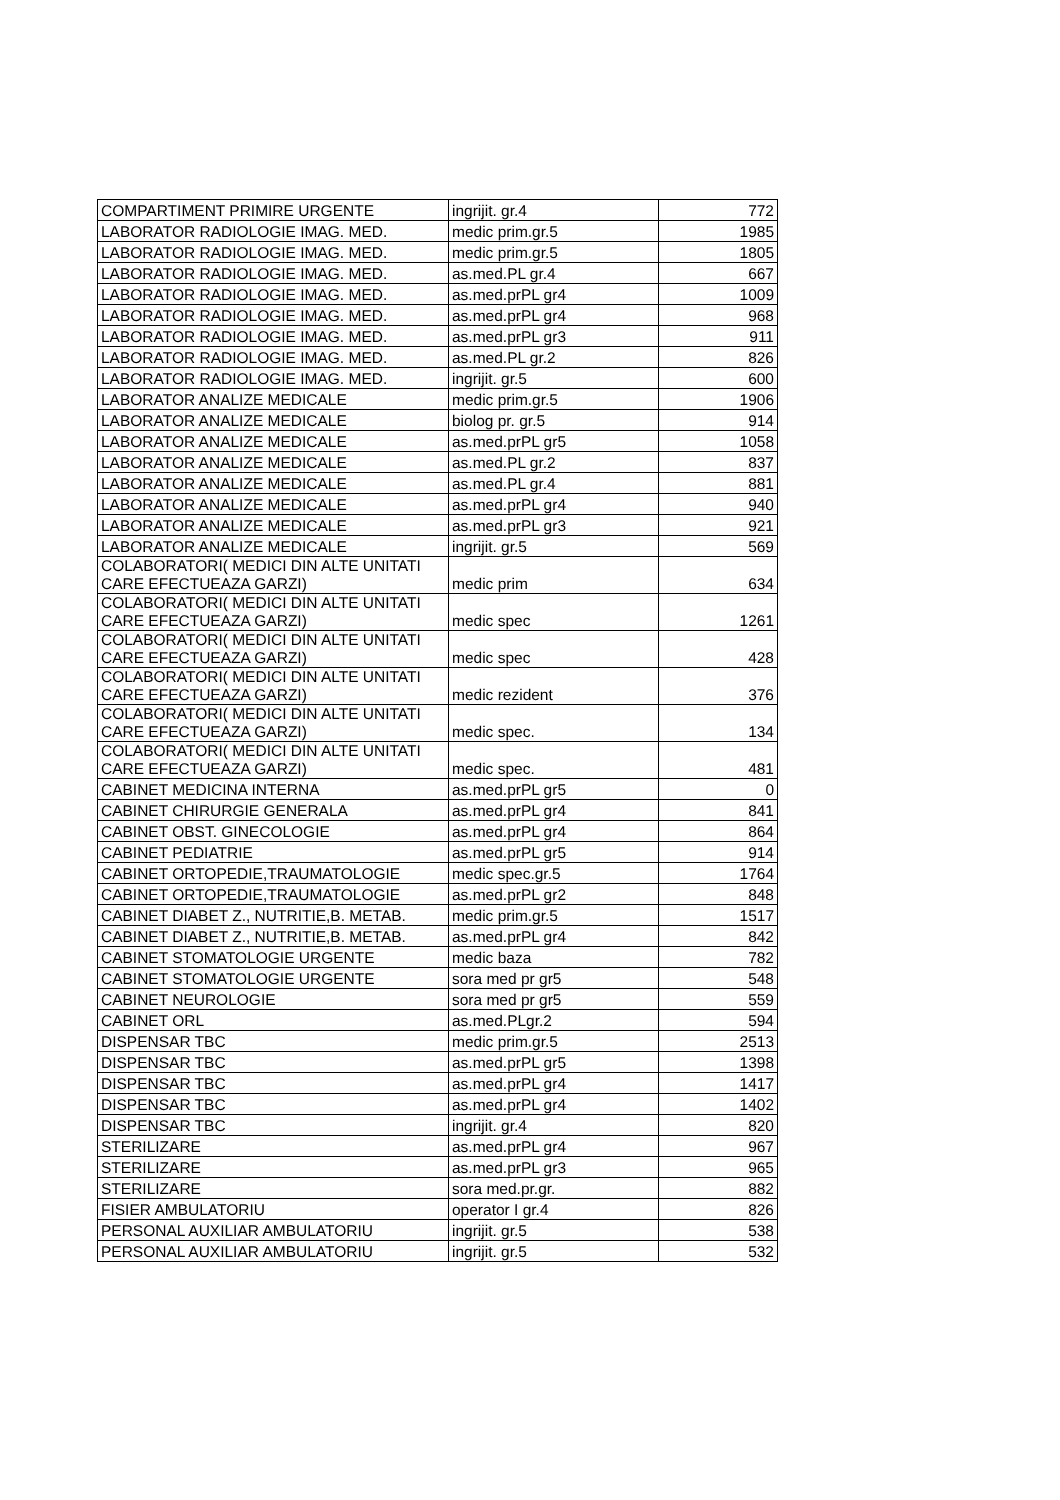| COMPARTIMENT PRIMIRE URGENTE | ingrijit. gr.4 | 772 |
| LABORATOR RADIOLOGIE IMAG. MED. | medic prim.gr.5 | 1985 |
| LABORATOR RADIOLOGIE IMAG. MED. | medic prim.gr.5 | 1805 |
| LABORATOR RADIOLOGIE IMAG. MED. | as.med.PL gr.4 | 667 |
| LABORATOR RADIOLOGIE IMAG. MED. | as.med.prPL gr4 | 1009 |
| LABORATOR RADIOLOGIE IMAG. MED. | as.med.prPL gr4 | 968 |
| LABORATOR RADIOLOGIE IMAG. MED. | as.med.prPL gr3 | 911 |
| LABORATOR RADIOLOGIE IMAG. MED. | as.med.PL gr.2 | 826 |
| LABORATOR RADIOLOGIE IMAG. MED. | ingrijit. gr.5 | 600 |
| LABORATOR ANALIZE MEDICALE | medic prim.gr.5 | 1906 |
| LABORATOR ANALIZE MEDICALE | biolog pr. gr.5 | 914 |
| LABORATOR ANALIZE MEDICALE | as.med.prPL gr5 | 1058 |
| LABORATOR ANALIZE MEDICALE | as.med.PL gr.2 | 837 |
| LABORATOR ANALIZE MEDICALE | as.med.PL gr.4 | 881 |
| LABORATOR ANALIZE MEDICALE | as.med.prPL gr4 | 940 |
| LABORATOR ANALIZE MEDICALE | as.med.prPL gr3 | 921 |
| LABORATOR ANALIZE MEDICALE | ingrijit. gr.5 | 569 |
| COLABORATORI( MEDICI DIN ALTE UNITATI CARE EFECTUEAZA GARZI) | medic prim | 634 |
| COLABORATORI( MEDICI DIN ALTE UNITATI CARE EFECTUEAZA GARZI) | medic spec | 1261 |
| COLABORATORI( MEDICI DIN ALTE UNITATI CARE EFECTUEAZA GARZI) | medic spec | 428 |
| COLABORATORI( MEDICI DIN ALTE UNITATI CARE EFECTUEAZA GARZI) | medic rezident | 376 |
| COLABORATORI( MEDICI DIN ALTE UNITATI CARE EFECTUEAZA GARZI) | medic spec. | 134 |
| COLABORATORI( MEDICI DIN ALTE UNITATI CARE EFECTUEAZA GARZI) | medic spec. | 481 |
| CABINET MEDICINA INTERNA | as.med.prPL gr5 | 0 |
| CABINET CHIRURGIE GENERALA | as.med.prPL gr4 | 841 |
| CABINET OBST. GINECOLOGIE | as.med.prPL gr4 | 864 |
| CABINET PEDIATRIE | as.med.prPL gr5 | 914 |
| CABINET ORTOPEDIE,TRAUMATOLOGIE | medic spec.gr.5 | 1764 |
| CABINET ORTOPEDIE,TRAUMATOLOGIE | as.med.prPL gr2 | 848 |
| CABINET DIABET Z., NUTRITIE,B. METAB. | medic prim.gr.5 | 1517 |
| CABINET DIABET Z., NUTRITIE,B. METAB. | as.med.prPL gr4 | 842 |
| CABINET STOMATOLOGIE URGENTE | medic baza | 782 |
| CABINET STOMATOLOGIE URGENTE | sora med pr gr5 | 548 |
| CABINET NEUROLOGIE | sora med pr gr5 | 559 |
| CABINET ORL | as.med.PLgr.2 | 594 |
| DISPENSAR TBC | medic prim.gr.5 | 2513 |
| DISPENSAR TBC | as.med.prPL gr5 | 1398 |
| DISPENSAR TBC | as.med.prPL gr4 | 1417 |
| DISPENSAR TBC | as.med.prPL gr4 | 1402 |
| DISPENSAR TBC | ingrijit. gr.4 | 820 |
| STERILIZARE | as.med.prPL gr4 | 967 |
| STERILIZARE | as.med.prPL gr3 | 965 |
| STERILIZARE | sora med.pr.gr. | 882 |
| FISIER AMBULATORIU | operator I gr.4 | 826 |
| PERSONAL AUXILIAR AMBULATORIU | ingrijit. gr.5 | 538 |
| PERSONAL AUXILIAR AMBULATORIU | ingrijit. gr.5 | 532 |